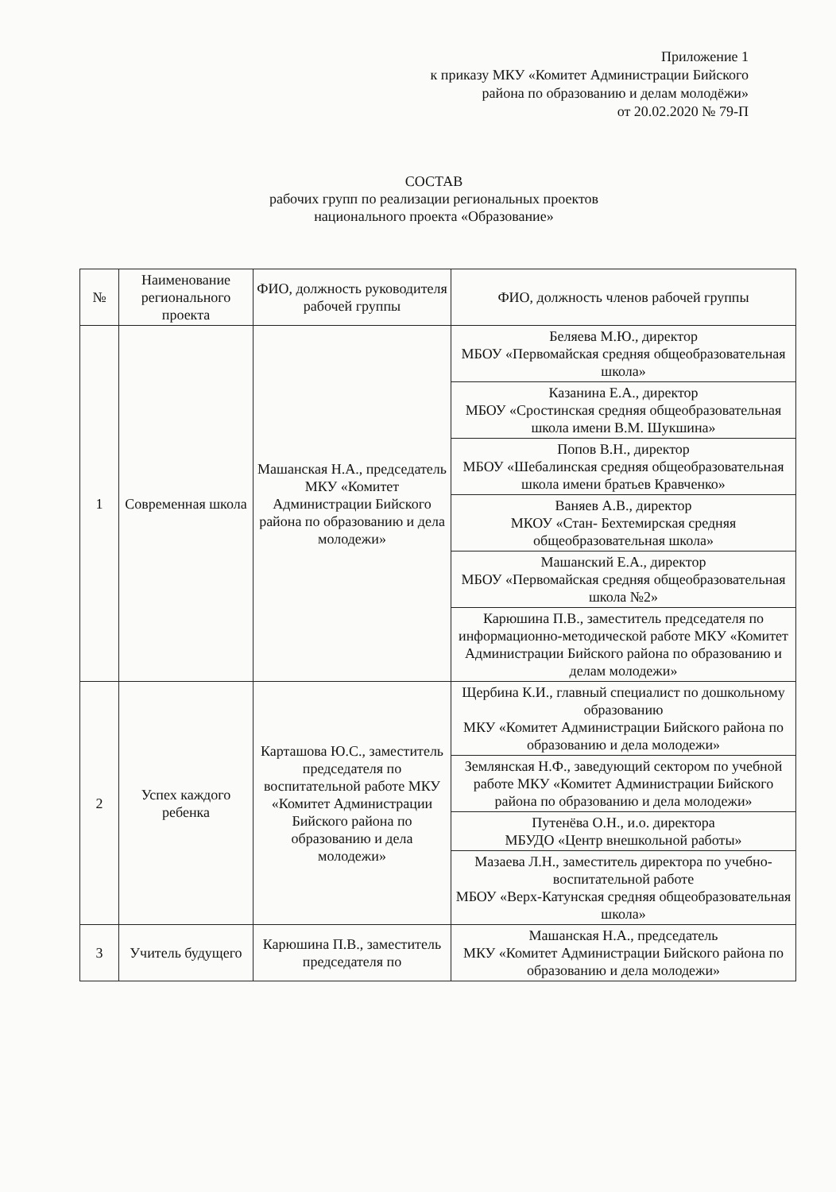Приложение 1
к приказу МКУ «Комитет Администрации Бийского
района по образованию и делам молодёжи»
от 20.02.2020 № 79-П
СОСТАВ
рабочих групп по реализации региональных проектов
национального проекта «Образование»
| № | Наименование регионального проекта | ФИО, должность руководителя рабочей группы | ФИО, должность членов рабочей группы |
| --- | --- | --- | --- |
| 1 | Современная школа | Машанская Н.А., председатель МКУ «Комитет Администрации Бийского района по образованию и дела молодежи» | Беляева М.Ю., директор МБОУ «Первомайская средняя общеобразовательная школа» |
| | | | Казанина Е.А., директор МБОУ «Сростинская средняя общеобразовательная школа имени В.М. Шукшина» |
| | | | Попов В.Н., директор МБОУ «Шебалинская средняя общеобразовательная школа имени братьев Кравченко» |
| | | | Ваняев А.В., директор МКОУ «Стан- Бехтемирская средняя общеобразовательная школа» |
| | | | Машанский Е.А., директор МБОУ «Первомайская средняя общеобразовательная школа №2» |
| | | | Карюшина П.В., заместитель председателя по информационно-методической работе МКУ «Комитет Администрации Бийского района по образованию и делам молодежи» |
| 2 | Успех каждого ребенка | Карташова Ю.С., заместитель председателя по воспитательной работе МКУ «Комитет Администрации Бийского района по образованию и дела молодежи» | Щербина К.И., главный специалист по дошкольному образованию МКУ «Комитет Администрации Бийского района по образованию и дела молодежи» |
| | | | Землянская Н.Ф., заведующий сектором по учебной работе МКУ «Комитет Администрации Бийского района по образованию и дела молодежи» |
| | | | Путенёва О.Н., и.о. директора МБУДО «Центр внешкольной работы» |
| | | | Мазаева Л.Н., заместитель директора по учебно-воспитательной работе МБОУ «Верх-Катунская средняя общеобразовательная школа» |
| 3 | Учитель будущего | Карюшина П.В., заместитель председателя по | Машанская Н.А., председатель МКУ «Комитет Администрации Бийского района по образованию и дела молодежи» |